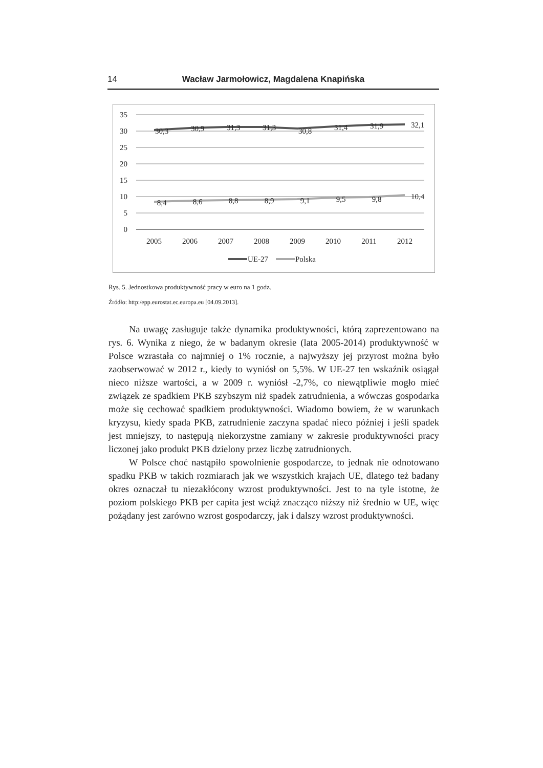14 Wacław Jarmołowicz, Magdalena Knapińska
35
30
25
20
15
10
5
0
30,3
30,9
31,3
31,3
30,8
31,4
31,9
32,1
8,4
8,6
8,8
8,9
9,1
9,5
9,8
10,4
2005
2006
2007
2008
2009
2010
2011
2012
UE-27
Polska
Rys. 5. Jednostkowa produktywność pracy w euro na 1 godz.
Źródło: http:/epp.eurostat.ec.europa.eu [04.09.2013].
Na uwagę zasługuje także dynamika produktywności, którą zaprezentowano na rys. 6. Wynika z niego, że w badanym okresie (lata 2005-2014) produktywność w Polsce wzrastała co najmniej o 1% rocznie, a najwyższy jej przyrost można było zaobserwować w 2012 r., kiedy to wyniósł on 5,5%. W UE-27 ten wskaźnik osiągał nieco niższe wartości, a w 2009 r. wyniósł -2,7%, co niewątpliwie mogło mieć związek ze spadkiem PKB szybszym niż spadek zatrudnienia, a wówczas gospodarka może się cechować spadkiem produktywności. Wiadomo bowiem, że w warunkach kryzysu, kiedy spada PKB, zatrudnienie zaczyna spadać nieco później i jeśli spadek jest mniejszy, to następują niekorzystne zamiany w zakresie produktywności pracy liczonej jako produkt PKB dzielony przez liczbę zatrudnionych.
W Polsce choć nastąpiło spowolnienie gospodarcze, to jednak nie odnotowano spadku PKB w takich rozmiarach jak we wszystkich krajach UE, dlatego też badany okres oznaczał tu niezakłócony wzrost produktywności. Jest to na tyle istotne, że poziom polskiego PKB per capita jest wciąż znacząco niższy niż średnio w UE, więc pożądany jest zarówno wzrost gospodarczy, jak i dalszy wzrost produktywności.